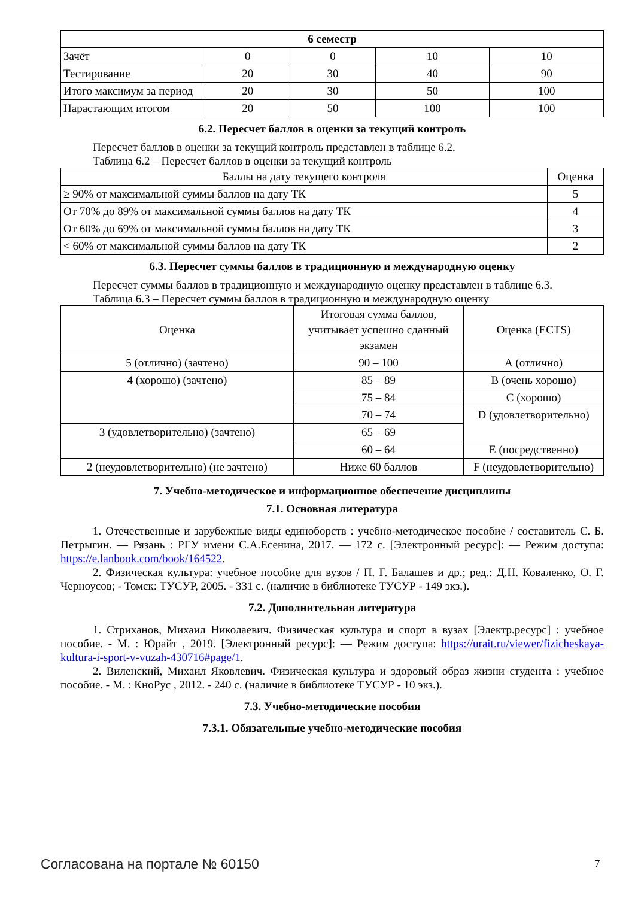| 6 семестр | | | | |
| --- | --- | --- | --- | --- |
| Зачёт | 0 | 0 | 10 | 10 |
| Тестирование | 20 | 30 | 40 | 90 |
| Итого максимум за период | 20 | 30 | 50 | 100 |
| Нарастающим итогом | 20 | 50 | 100 | 100 |
6.2. Пересчет баллов в оценки за текущий контроль
Пересчет баллов в оценки за текущий контроль представлен в таблице 6.2.
Таблица 6.2 – Пересчет баллов в оценки за текущий контроль
| Баллы на дату текущего контроля | Оценка |
| --- | --- |
| ≥ 90% от максимальной суммы баллов на дату ТК | 5 |
| От 70% до 89% от максимальной суммы баллов на дату ТК | 4 |
| От 60% до 69% от максимальной суммы баллов на дату ТК | 3 |
| < 60% от максимальной суммы баллов на дату ТК | 2 |
6.3. Пересчет суммы баллов в традиционную и международную оценку
Пересчет суммы баллов в традиционную и международную оценку представлен в таблице 6.3.
Таблица 6.3 – Пересчет суммы баллов в традиционную и международную оценку
| Оценка | Итоговая сумма баллов, учитывает успешно сданный экзамен | Оценка (ECTS) |
| --- | --- | --- |
| 5 (отлично) (зачтено) | 90 – 100 | А (отлично) |
| 4 (хорошо) (зачтено) | 85 – 89 | В (очень хорошо) |
| | 75 – 84 | С (хорошо) |
| | 70 – 74 | D (удовлетворительно) |
| 3 (удовлетворительно) (зачтено) | 65 – 69 | |
| | 60 – 64 | E (посредственно) |
| 2 (неудовлетворительно) (не зачтено) | Ниже 60 баллов | F (неудовлетворительно) |
7. Учебно-методическое и информационное обеспечение дисциплины
7.1. Основная литература
1. Отечественные и зарубежные виды единоборств : учебно-методическое пособие / составитель С. Б. Петрыгин. — Рязань : РГУ имени С.А.Есенина, 2017. — 172 с. [Электронный ресурс]: — Режим доступа: https://e.lanbook.com/book/164522.
2. Физическая культура: учебное пособие для вузов / П. Г. Балашев и др.; ред.: Д.Н. Коваленко, О. Г. Черноусов; - Томск: ТУСУР, 2005. - 331 с. (наличие в библиотеке ТУСУР - 149 экз.).
7.2. Дополнительная литература
1. Стриханов, Михаил Николаевич. Физическая культура и спорт в вузах [Электр.ресурс] : учебное пособие. - М. : Юрайт , 2019. [Электронный ресурс]: — Режим доступа: https://urait.ru/viewer/fizicheskaya-kultura-i-sport-v-vuzah-430716#page/1.
2. Виленский, Михаил Яковлевич. Физическая культура и здоровый образ жизни студента : учебное пособие. - М. : КноРус , 2012. - 240 с. (наличие в библиотеке ТУСУР - 10 экз.).
7.3. Учебно-методические пособия
7.3.1. Обязательные учебно-методические пособия
Согласована на портале № 60150 7